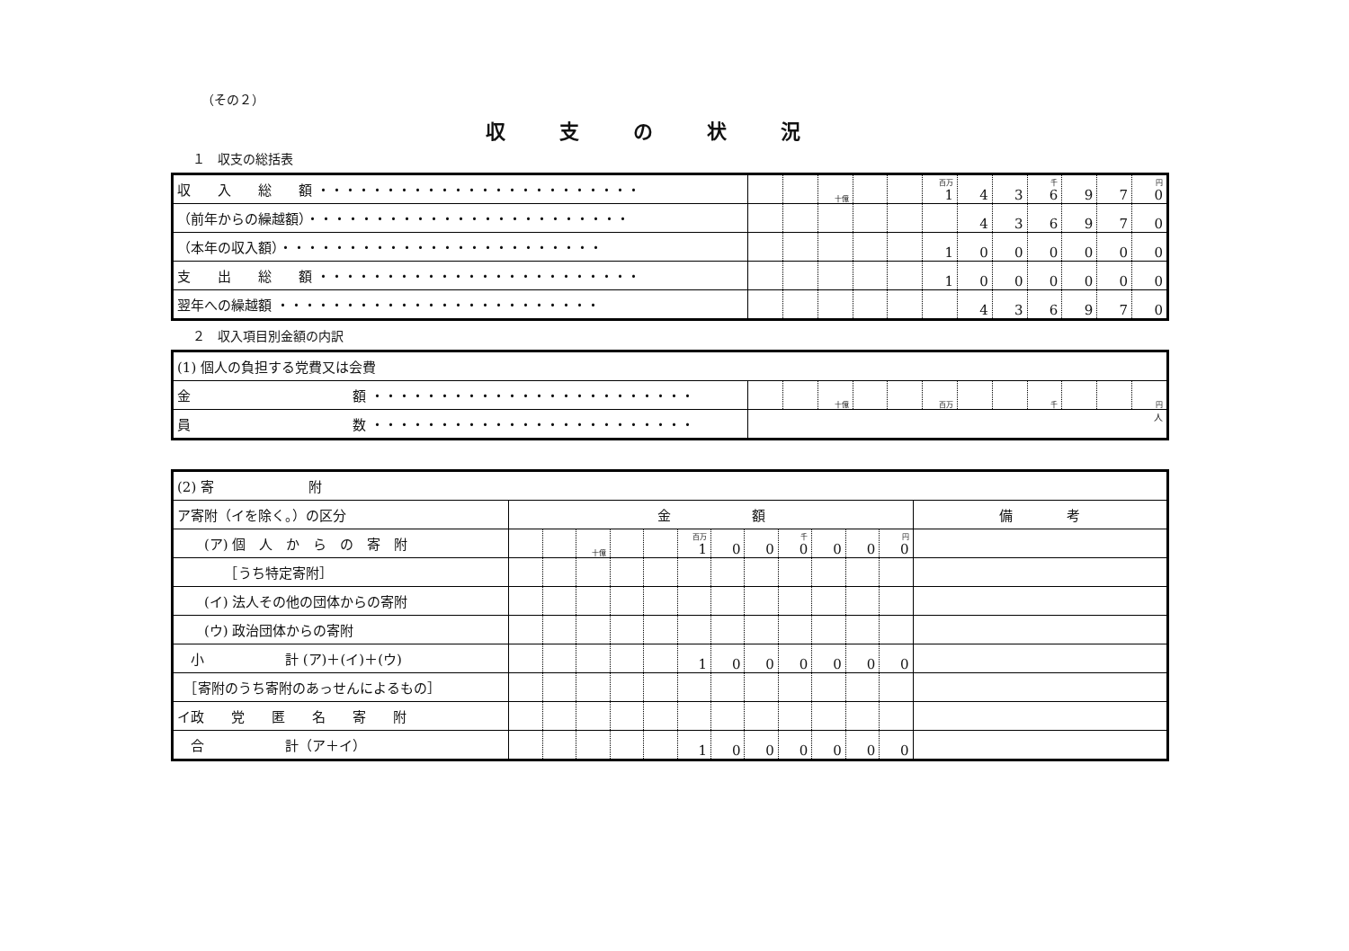（その２）
収支の状況
１　収支の総括表
| 収 入 総 額 ・・・・・・・・・・・・・・・・・・・・・・・・ | | | 十億 | | | 百万 1 | 4 | 3 | 千 6 | 9 | 7 | 円 0 |
| （前年からの繰越額）・・・・・・・・・・・・・・・・・・・・・・・・ | | | | | | | 4 | 3 | 6 | 9 | 7 | 0 |
| （本年の収入額）・・・・・・・・・・・・・・・・・・・・・・・・ | | | | | | 1 | 0 | 0 | 0 | 0 | 0 | 0 |
| 支 出 総 額 ・・・・・・・・・・・・・・・・・・・・・・・・ | | | | | | 1 | 0 | 0 | 0 | 0 | 0 | 0 |
| 翌年への繰越額 ・・・・・・・・・・・・・・・・・・・・・・・・ | | | | | | | 4 | 3 | 6 | 9 | 7 | 0 |
２　収入項目別金額の内訳
| (1) 個人の負担する党費又は会費 | | | | | | | | | | | | |
| 金 額 ・・・・・・・・・・・・・・・・・・・・・・・・ | | | 十億 | | | 百万 | | | 千 | | | 円 |
| 員 数 ・・・・・・・・・・・・・・・・・・・・・・・・ | 人 | | | | | | | | | | | |
| (2) 寄 附 | | | | | | | | | | | | | |
| ア寄附（イを除く。）の区分 | 金 額 | | | | | | | | | | | | 備 考 |
| (ア) 個 人 か ら の 寄 附 | | | 十億 | | | 百万 1 | 0 | 0 | 千 0 | 0 | 0 | 円 0 | |
| ［うち特定寄附］ | | | | | | | | | | | | | |
| (イ) 法人その他の団体からの寄附 | | | | | | | | | | | | | |
| (ウ) 政治団体からの寄附 | | | | | | | | | | | | | |
| 小 計 (ア)＋(イ)＋(ウ) | | | | | | 1 | 0 | 0 | 0 | 0 | 0 | 0 | |
| ［寄附のうち寄附のあっせんによるもの］ | | | | | | | | | | | | | |
| イ政 党 匿 名 寄 附 | | | | | | | | | | | | | |
| 合 計（ア＋イ） | | | | | | 1 | 0 | 0 | 0 | 0 | 0 | 0 | |